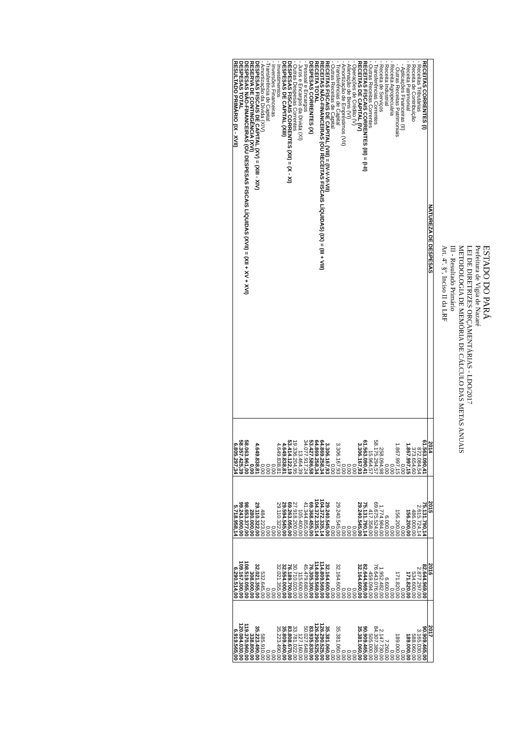ESTADO DO PARÁ
Prefeitura de Vigia de Nazaré
LEI DE DIRETRIZES ORÇAMENTÁRIAS - LDO/2017
METODOLOGIA DE MEMÓRIA DE CÁLCULO DAS METAS ANUAIS
III - Resultado Primário
Art. 4º. §º, Inciso II da LRF
| NATUREZA DE DESPESAS | 2014 | 2015 | 2016 | 2017 |
| --- | --- | --- | --- | --- |
| RECEITAS CORRENTES (I) | 61.563.090,41 | 75.131.790,14 | 82.644.969,00 | 90.909.465,00 |
| - Receitas Tributárias | 872.084,54 | 2.615.724,14 | 2.877.297,00 | 3.165.030,00 |
| - Receita de Contribuição | 373.654,60 | 486.000,00 | 534.600,00 | 588.060,00 |
| - Receita Patrimonial | 1.867.997,15 | 156.200,00 | 171.820,00 | 189.000,00 |
| - Aplicações Financeiras (II) | 0,00 | 0,00 | 0,00 | 0,00 |
| - Outras Receitas Patrimoniais | 1.867.997,15 | 156.200,00 | 171.820,00 | 189.000,00 |
| - Receita Agropecuária | 0,00 | 0,00 | 0,00 | 0,00 |
| - Receita Industrial | 0,00 | 6.000,00 | 6.600,00 | 7.260,00 |
| - Receita de Serviços | 258.094,98 | 1.774.984,00 | 1.952.482,00 | 2.147.730,00 |
| - Transferências Correntes | 58.175.294,57 | 69.675.524,00 | 76.643.076,00 | 84.307.385,00 |
| - Outras Receitas Correntes | 15.964,57 | 417.358,00 | 459.094,00 | 505.000,00 |
| RECEITAS FISCAIS CORRENTES (III) = (I-II) | 61.563.090,41 | 75.131.790,14 | 82.644.969,00 | 90.909.465,00 |
| RECEITAS DE CAPITAL (IV) | 3.306.167,93 | 29.240.545,00 | 32.164.600,00 | 35.381.060,00 |
| - Operações de Crédito (V) | 0,00 | 0,00 | 0,00 | 0,00 |
| - Alienação de Bens (VI) | 0,00 | 0,00 | 0,00 | 0,00 |
| - Amortização de Empréstimos (VII) | 0,00 | 0,00 | 0,00 | 0,00 |
| - Transferências de Capital | 3.306.167,93 | 29.240.545,00 | 32.164.600,00 | 35.381.060,00 |
| - Outras Receitas de Capital | 0,00 | 0,00 | 0,00 | 0,00 |
| RECEITAS FISCAIS DE CAPITAL (VIII) = (IV-V-VI-VII) | 3.306.167,93 | 29.240.545,00 | 32.164.600,00 | 35.381.060,00 |
| RECEITAS NÃO-FINANCEIRAS (OU RECEITAS FISCAIS LÍQUIDAS) (IX) = (III + VIII) | 64.869.258,34 | 104.372.335,14 | 114.809.569,00 | 126.290.525,00 |
| RECEITA TOTAL | 64.869.258,34 | 104.372.335,14 | 114.809.569,00 | 126.290.525,00 |
| DESPESAS CORRENTES (X) | 53.427.586,58 | 69.368.455,00 | 76.305.300,00 | 83.935.830,00 |
| - Pessoal e Encargos | 34.077.917,24 | 41.344.855,00 | 45.479.680,00 | 50.027.648,00 |
| - Juros e Encargos da Dívida (XI) | 13.464,39 | 105.400,00 | 115.600,00 | 127.160,00 |
| - Outras Despesas Correntes | 19.336.204,95 | 27.918.200,00 | 30.710.020,00 | 33.781.022,00 |
| DESPESAS FISCAIS CORRENTES (XII) = (X - XI) | 53.414.122,19 | 69.263.055,00 | 76.189.700,00 | 83.808.670,00 |
| DESPESAS DE CAPITAL (XIII) | 4.649.838,81 | 29.594.545,00 | 32.554.000,00 | 35.809.400,00 |
| - Investimentos | 4.649.838,81 | 29.110.322,00 | 32.021.355,00 | 35.223.490,00 |
| - Inversões Financeiras | 0,00 | 0,00 | 0,00 | 0,00 |
| -Transferência de Capital | 0,00 | 0,00 | 0,00 | 0,00 |
| - Amortização da Dívida (XIV) | 0,00 | 484.223,00 | 532.645,00 | 585.910,00 |
| DESPESAS FISCAIS DE CAPITAL (XV) = (XIII - XIV) | 4.649.838,81 | 29.110.322,00 | 32.021.355,00 | 35.223.490,00 |
| RESERVA DE CONTINGÊNCIA (XVI) | 0,00 | 280.000,00 | 308.000,00 | 338.800,00 |
| DESPESAS NÃO-FINANCEIRAS (OU DESPESAS FISCAIS LÍQUIDAS (XVII) = (XII + XV + XVI) | 58.063.961,00 | 98.653.377,00 | 108.519.055,00 | 119.370.960,00 |
| DESPESAS TOTAL | 58.357.425,39 | 99.243.000,00 | 109.167.300,00 | 120.084.030,00 |
| RESULTADO PRIMÁRIO (IX - XVII) | 6.805.297,34 | 5.718.958,14 | 6.290.514,00 | 6.919.565,00 |